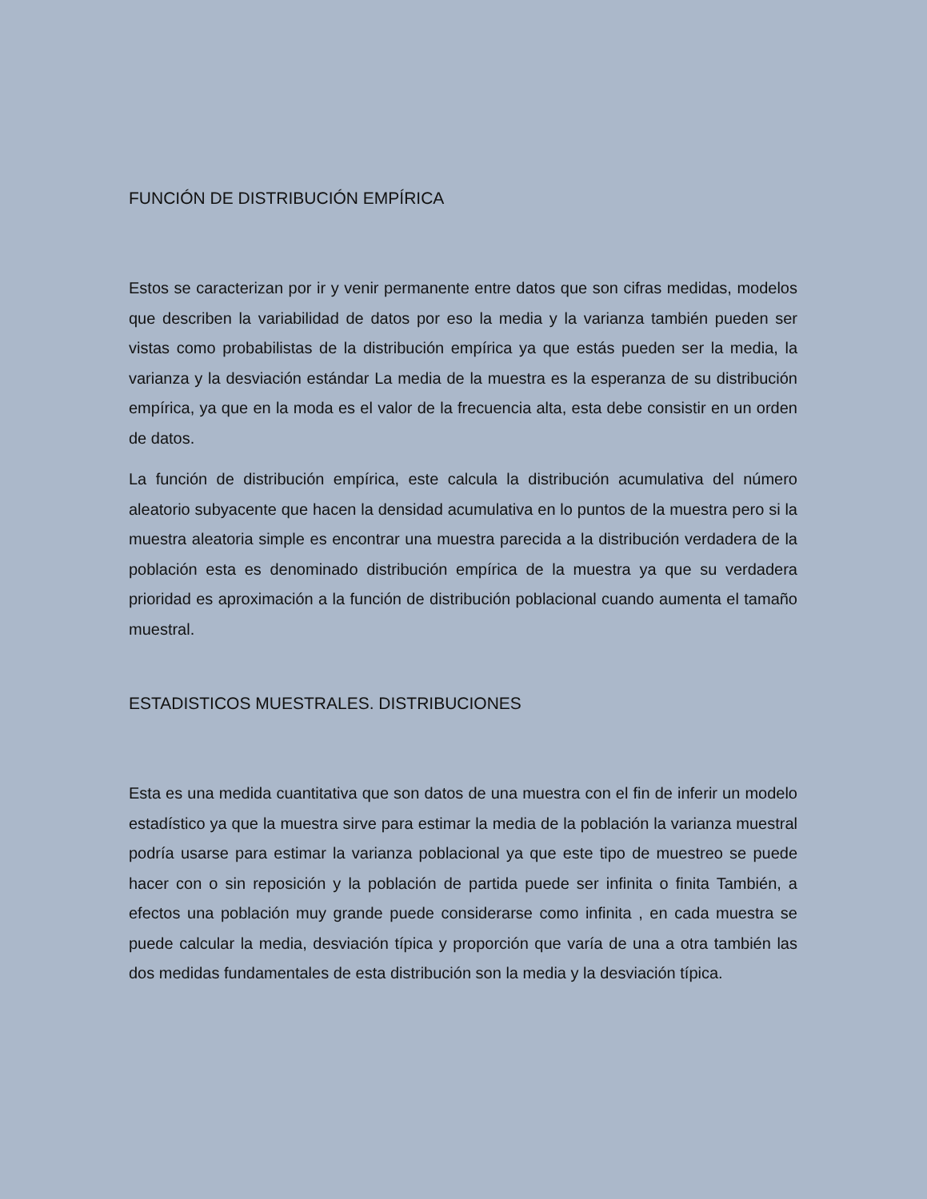FUNCIÓN DE DISTRIBUCIÓN EMPÍRICA
Estos se caracterizan por ir y venir permanente entre datos que son cifras medidas, modelos que describen la variabilidad de datos por eso la media y la varianza también pueden ser vistas como probabilistas de la distribución empírica ya que estás pueden ser la media, la varianza y la desviación estándar La media de la muestra es la esperanza de su distribución empírica, ya que en la moda es el valor de la frecuencia alta, esta debe consistir en un orden de datos.
La función de distribución empírica, este calcula la distribución acumulativa del número aleatorio subyacente que hacen la densidad acumulativa en lo puntos de la muestra pero si la muestra aleatoria simple es encontrar una muestra parecida a la distribución verdadera de la población esta es denominado distribución empírica de la muestra ya que su verdadera prioridad es aproximación a la función de distribución poblacional cuando aumenta el tamaño muestral.
ESTADISTICOS MUESTRALES. DISTRIBUCIONES
Esta es una medida cuantitativa que son datos de una muestra con el fin de inferir un modelo estadístico ya que la muestra sirve para estimar la media de la población la varianza muestral podría usarse para estimar la varianza poblacional ya que este tipo de muestreo se puede hacer con o sin reposición y la población de partida puede ser infinita o finita También, a efectos una población muy grande puede considerarse como infinita , en cada muestra se puede calcular la media, desviación típica y proporción que varía de una a otra también las dos medidas fundamentales de esta distribución son la media y la desviación típica.